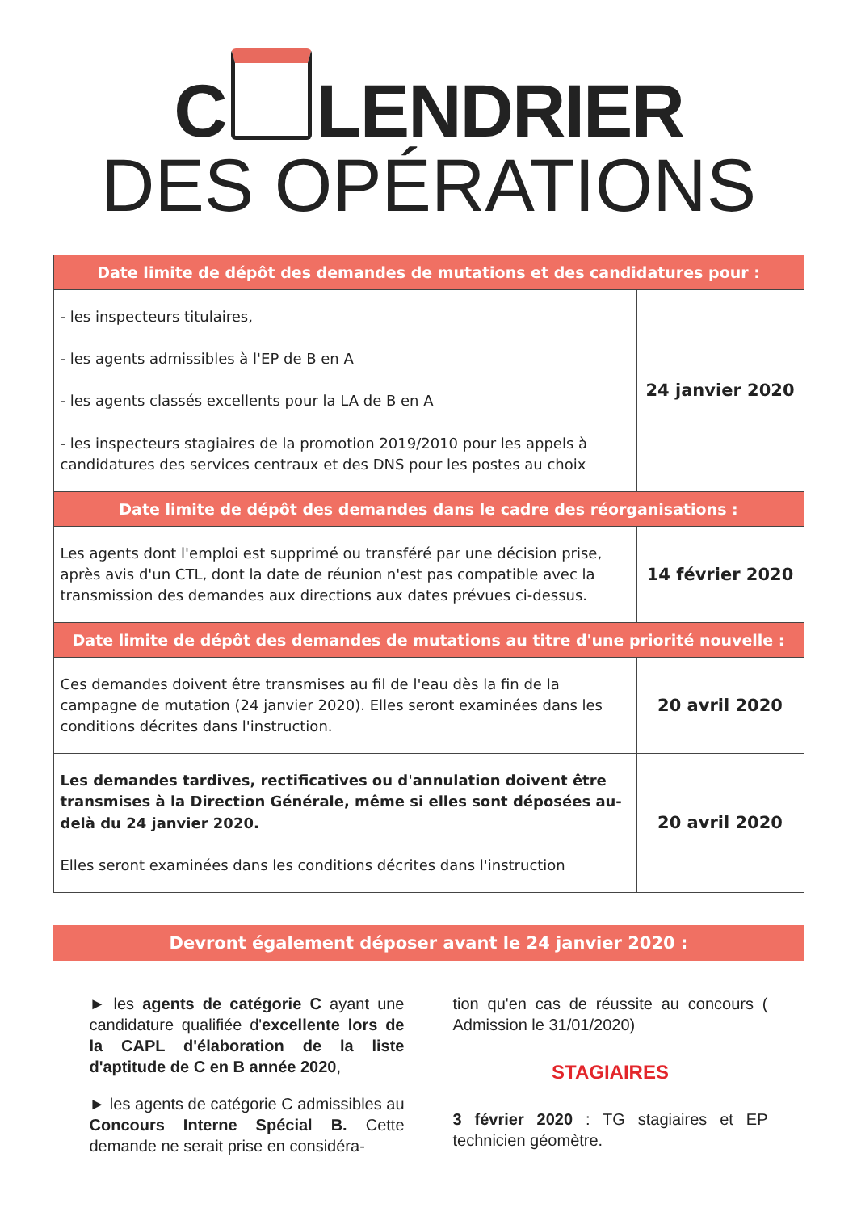C LENDRIER
DES OPÉRATIONS
| Date limite de dépôt des demandes de mutations et des candidatures pour : | |
| --- | --- |
| - les inspecteurs titulaires, - les agents admissibles à l'EP de B en A - les agents classés excellents pour la LA de B en A - les inspecteurs stagiaires de la promotion 2019/2010 pour les appels à candidatures des services centraux et des DNS pour les postes au choix | 24 janvier 2020 |
| Date limite de dépôt des demandes dans le cadre des réorganisations : | |
| Les agents dont l'emploi est supprimé ou transféré par une décision prise, après avis d'un CTL, dont la date de réunion n'est pas compatible avec la transmission des demandes aux directions aux dates prévues ci-dessus. | 14 février 2020 |
| Date limite de dépôt des demandes de mutations au titre d'une priorité nouvelle : | |
| Ces demandes doivent être transmises au fil de l'eau dès la fin de la campagne de mutation (24 janvier 2020). Elles seront examinées dans les conditions décrites dans l'instruction. | 20 avril 2020 |
| Les demandes tardives, rectificatives ou d'annulation doivent être transmises à la Direction Générale, même si elles sont déposées au-delà du 24 janvier 2020. Elles seront examinées dans les conditions décrites dans l'instruction | 20 avril 2020 |
Devront également déposer avant le 24 janvier 2020 :
► les agents de catégorie C ayant une candidature qualifiée d'excellente lors de la CAPL d'élaboration de la liste d'aptitude de C en B année 2020,
► les agents de catégorie C admissibles au Concours Interne Spécial B. Cette demande ne serait prise en considéra-
tion qu'en cas de réussite au concours ( Admission le 31/01/2020)
STAGIAIRES
3 février 2020 : TG stagiaires et EP technicien géomètre.